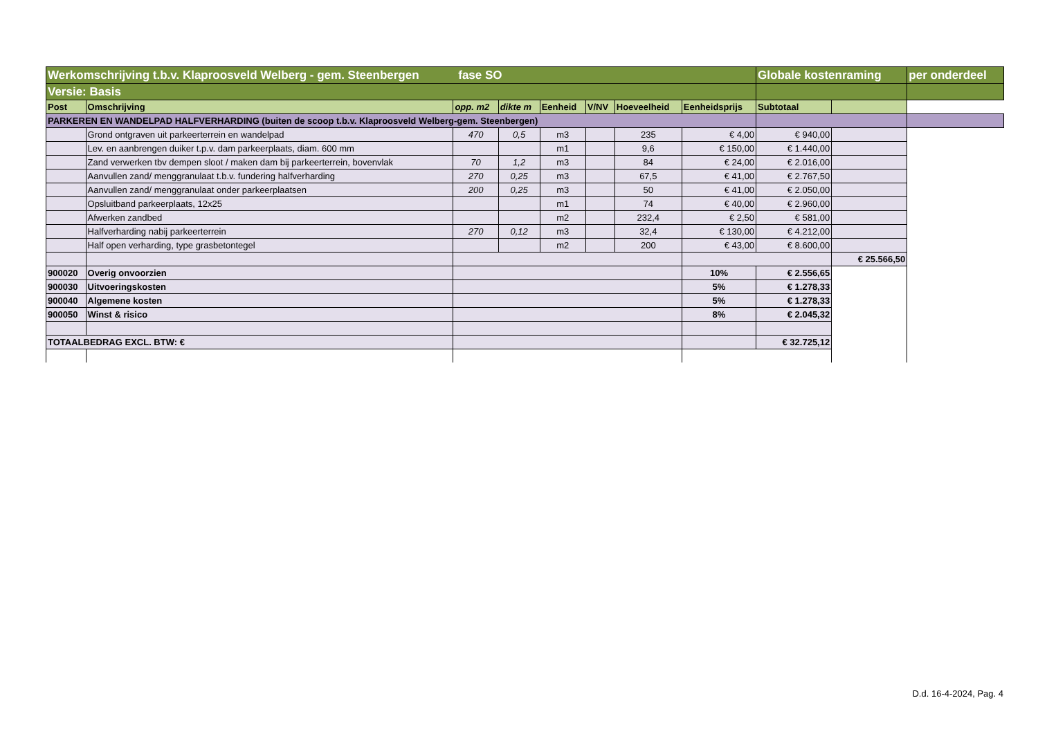| Werkomschrijving t.b.v. Klaproosveld Welberg - gem. Steenbergen fase SO | | | | | | | | Globale kostenraming | | per onderdeel |
| Versie: Basis | | | | | | | | | | |
| Post | Omschrijving | opp. m2 | dikte m | Eenheid | V/NV | Hoeveelheid | Eenheidsprijs | Subtotaal | | |
| PARKEREN EN WANDELPAD HALFVERHARDING (buiten de scoop t.b.v. Klaproosveld Welberg-gem. Steenbergen) | | | | | | | | | | |
| | Grond ontgraven uit parkeerterrein en wandelpad | 470 | 0,5 | m3 | | 235 | € 4,00 | € 940,00 | | |
| | Lev. en aanbrengen duiker t.p.v. dam parkeerplaats, diam. 600 mm | | | m1 | | 9,6 | € 150,00 | € 1.440,00 | | |
| | Zand verwerken tbv dempen sloot / maken dam bij parkeerterrein, bovenvlak | 70 | 1,2 | m3 | | 84 | € 24,00 | € 2.016,00 | | |
| | Aanvullen zand/ menggranulaat t.b.v. fundering halfverharding | 270 | 0,25 | m3 | | 67,5 | € 41,00 | € 2.767,50 | | |
| | Aanvullen zand/ menggranulaat onder parkeerplaatsen | 200 | 0,25 | m3 | | 50 | € 41,00 | € 2.050,00 | | |
| | Opsluitband parkeerplaats, 12x25 | | | m1 | | 74 | € 40,00 | € 2.960,00 | | |
| | Afwerken zandbed | | | m2 | | 232,4 | € 2,50 | € 581,00 | | |
| | Halfverharding nabij parkeerterrein | 270 | 0,12 | m3 | | 32,4 | € 130,00 | € 4.212,00 | | |
| | Half open verharding, type grasbetontegel | | | m2 | | 200 | € 43,00 | € 8.600,00 | | |
| | | | | | | | | | € 25.566,50 | |
| 900020 | Overig onvoorzien | | | | | | 10% | € 2.556,65 | | |
| 900030 | Uitvoeringskosten | | | | | | 5% | € 1.278,33 | | |
| 900040 | Algemene kosten | | | | | | 5% | € 1.278,33 | | |
| 900050 | Winst & risico | | | | | | 8% | € 2.045,32 | | |
| TOTAALBEDRAG EXCL. BTW: € | | | | | | | | € 32.725,12 | | |
D.d. 16-4-2024, Pag. 4